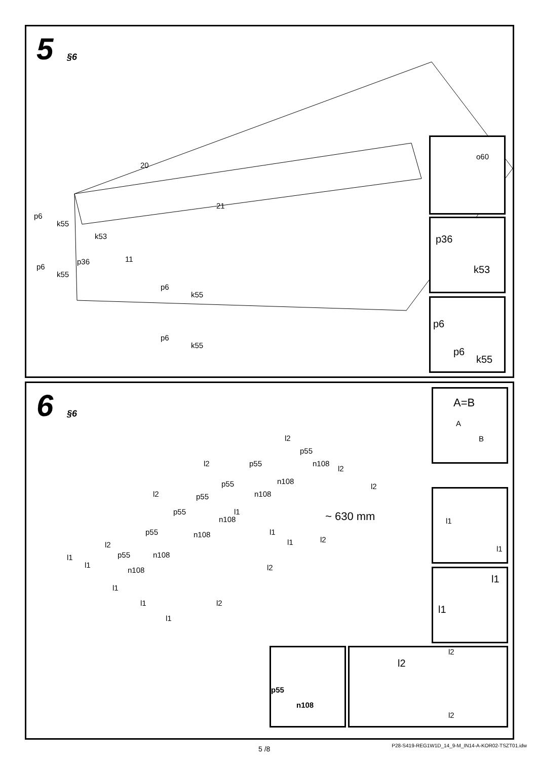5 §6
20
21
11
k53
p36
p6
k55
p6
k55
p6
k55
p6
k55
o60
p36
k53
p6
p6
k55
6 §6
l2
p55
l2 p55 n108
l2
p55 n108
l2
l2 p55 n108
p55 l1 ~ 630 mm n108
l1 p55 n108
l2 l1 l2
p55 n108 l1
l1
n108 l2
l1
l1 l2
l1
A=B
A
B
l1
l1
l1
l1
p55
n108
l2
l2
l2
5 /8
P28-S419-REG1W1D_14_9-M_IN14-A-KOR02-TSZT01.idw